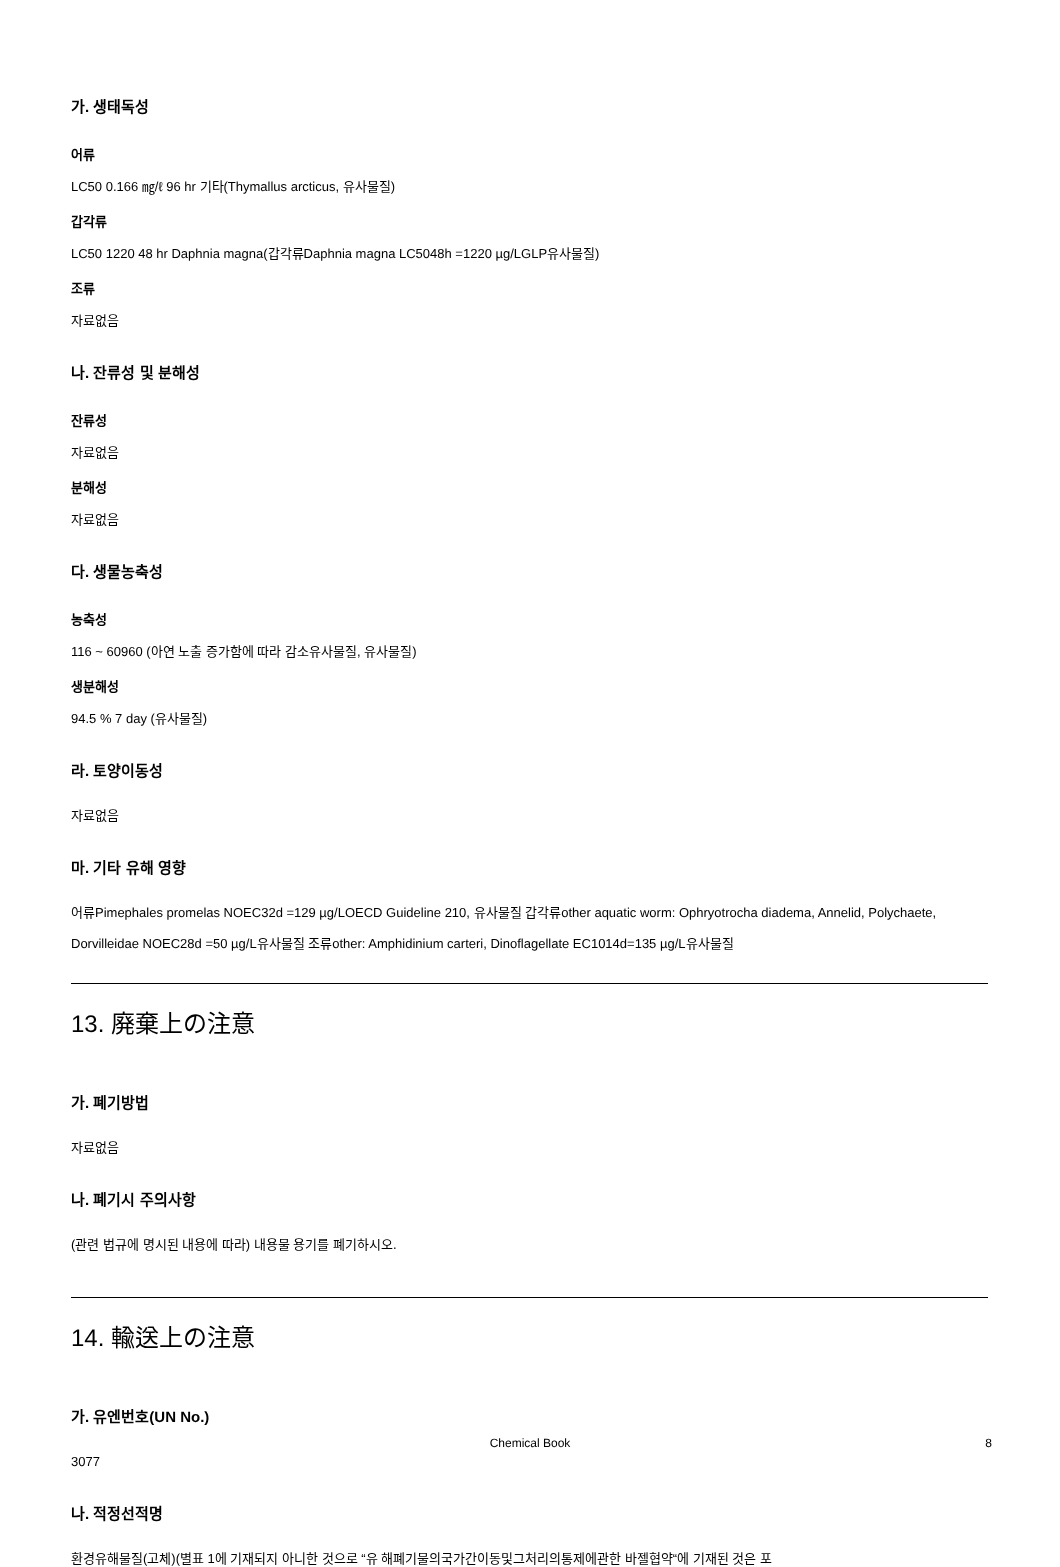가. 생태독성
어류
LC50 0.166 ㎎/ℓ 96 hr 기타(Thymallus arcticus, 유사물질)
갑각류
LC50 1220 48 hr Daphnia magna(갑각류Daphnia magna LC5048h =1220 µg/LGLP유사물질)
조류
자료없음
나. 잔류성 및 분해성
잔류성
자료없음
분해성
자료없음
다. 생물농축성
농축성
116 ~ 60960 (아연 노출 증가함에 따라 감소유사물질, 유사물질)
생분해성
94.5 % 7 day (유사물질)
라. 토양이동성
자료없음
마. 기타 유해 영향
어류Pimephales promelas NOEC32d =129 µg/LOECD Guideline 210, 유사물질 갑각류other aquatic worm: Ophryotrocha diadema, Annelid, Polychaete, Dorvilleidae NOEC28d =50 µg/L유사물질 조류other: Amphidinium carteri, Dinoflagellate EC1014d=135 µg/L유사물질
13. 廃棄上の注意
가. 폐기방법
자료없음
나. 폐기시 주의사항
(관련 법규에 명시된 내용에 따라) 내용물 용기를 폐기하시오.
14. 輸送上の注意
가. 유엔번호(UN No.)
3077
나. 적정선적명
환경유해물질(고체)(별표 1에 기재되지 아니한 것으로 “유 해폐기물의국가간이동및그처리의통제에관한 바젤협약“에 기재된 것은 포
Chemical Book 8